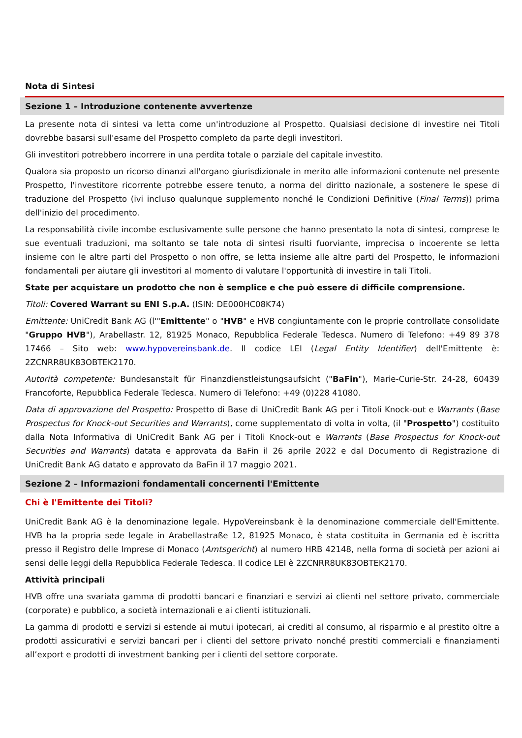Nota di Sintesi
Sezione 1 – Introduzione contenente avvertenze
La presente nota di sintesi va letta come un'introduzione al Prospetto. Qualsiasi decisione di investire nei Titoli dovrebbe basarsi sull'esame del Prospetto completo da parte degli investitori.
Gli investitori potrebbero incorrere in una perdita totale o parziale del capitale investito.
Qualora sia proposto un ricorso dinanzi all'organo giurisdizionale in merito alle informazioni contenute nel presente Prospetto, l'investitore ricorrente potrebbe essere tenuto, a norma del diritto nazionale, a sostenere le spese di traduzione del Prospetto (ivi incluso qualunque supplemento nonché le Condizioni Definitive (Final Terms)) prima dell'inizio del procedimento.
La responsabilità civile incombe esclusivamente sulle persone che hanno presentato la nota di sintesi, comprese le sue eventuali traduzioni, ma soltanto se tale nota di sintesi risulti fuorviante, imprecisa o incoerente se letta insieme con le altre parti del Prospetto o non offre, se letta insieme alle altre parti del Prospetto, le informazioni fondamentali per aiutare gli investitori al momento di valutare l'opportunità di investire in tali Titoli.
State per acquistare un prodotto che non è semplice e che può essere di difficile comprensione.
Titoli: Covered Warrant su ENI S.p.A. (ISIN: DE000HC08K74)
Emittente: UniCredit Bank AG (l'"Emittente" o "HVB" e HVB congiuntamente con le proprie controllate consolidate "Gruppo HVB"), Arabellastr. 12, 81925 Monaco, Repubblica Federale Tedesca. Numero di Telefono: +49 89 378 17466 – Sito web: www.hypovereinsbank.de. Il codice LEI (Legal Entity Identifier) dell'Emittente è: 2ZCNRR8UK83OBTEK2170.
Autorità competente: Bundesanstalt für Finanzdienstleistungsaufsicht ("BaFin"), Marie-Curie-Str. 24-28, 60439 Francoforte, Repubblica Federale Tedesca. Numero di Telefono: +49 (0)228 41080.
Data di approvazione del Prospetto: Prospetto di Base di UniCredit Bank AG per i Titoli Knock-out e Warrants (Base Prospectus for Knock-out Securities and Warrants), come supplementato di volta in volta, (il "Prospetto") costituito dalla Nota Informativa di UniCredit Bank AG per i Titoli Knock-out e Warrants (Base Prospectus for Knock-out Securities and Warrants) datata e approvata da BaFin il 26 aprile 2022 e dal Documento di Registrazione di UniCredit Bank AG datato e approvato da BaFin il 17 maggio 2021.
Sezione 2 – Informazioni fondamentali concernenti l'Emittente
Chi è l'Emittente dei Titoli?
UniCredit Bank AG è la denominazione legale. HypoVereinsbank è la denominazione commerciale dell'Emittente. HVB ha la propria sede legale in Arabellastraße 12, 81925 Monaco, è stata costituita in Germania ed è iscritta presso il Registro delle Imprese di Monaco (Amtsgericht) al numero HRB 42148, nella forma di società per azioni ai sensi delle leggi della Repubblica Federale Tedesca. Il codice LEI è 2ZCNRR8UK83OBTEK2170.
Attività principali
HVB offre una svariata gamma di prodotti bancari e finanziari e servizi ai clienti nel settore privato, commerciale (corporate) e pubblico, a società internazionali e ai clienti istituzionali.
La gamma di prodotti e servizi si estende ai mutui ipotecari, ai crediti al consumo, al risparmio e al prestito oltre a prodotti assicurativi e servizi bancari per i clienti del settore privato nonché prestiti commerciali e finanziamenti all’export e prodotti di investment banking per i clienti del settore corporate.